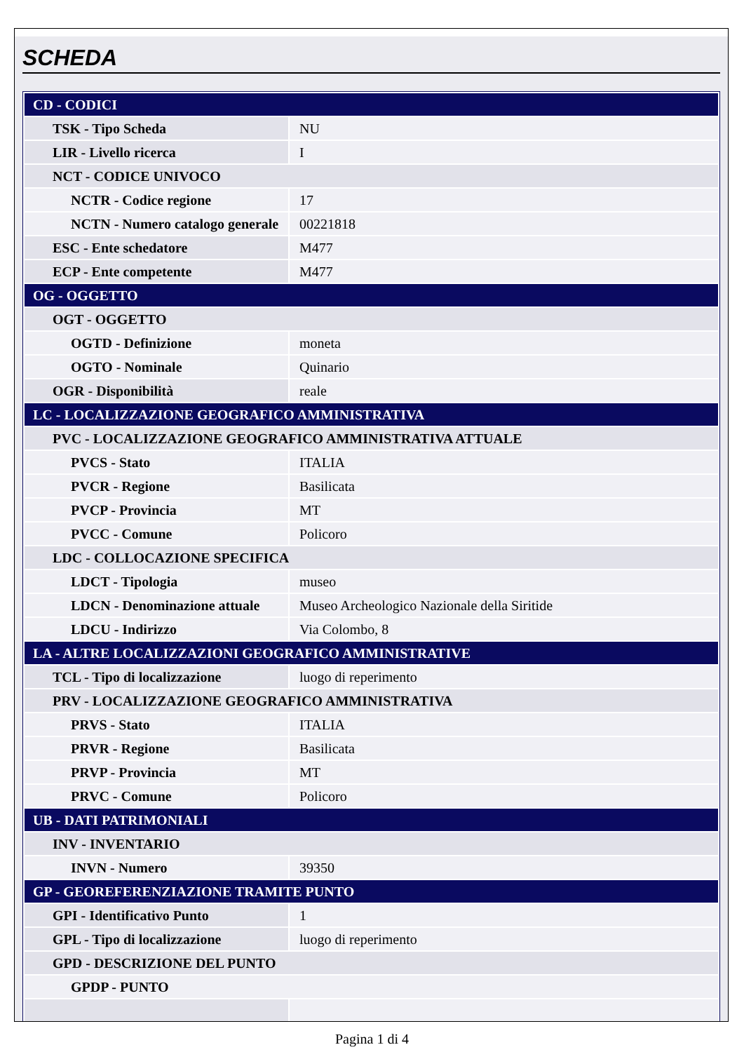SCHEDA
| CD - CODICI | |
| TSK - Tipo Scheda | NU |
| LIR - Livello ricerca | I |
| NCT - CODICE UNIVOCO | |
| NCTR - Codice regione | 17 |
| NCTN - Numero catalogo generale | 00221818 |
| ESC - Ente schedatore | M477 |
| ECP - Ente competente | M477 |
| OG - OGGETTO | |
| OGT - OGGETTO | |
| OGTD - Definizione | moneta |
| OGTO - Nominale | Quinario |
| OGR - Disponibilità | reale |
| LC - LOCALIZZAZIONE GEOGRAFICO AMMINISTRATIVA | |
| PVC - LOCALIZZAZIONE GEOGRAFICO AMMINISTRATIVA ATTUALE | |
| PVCS - Stato | ITALIA |
| PVCR - Regione | Basilicata |
| PVCP - Provincia | MT |
| PVCC - Comune | Policoro |
| LDC - COLLOCAZIONE SPECIFICA | |
| LDCT - Tipologia | museo |
| LDCN - Denominazione attuale | Museo Archeologico Nazionale della Siritide |
| LDCU - Indirizzo | Via Colombo, 8 |
| LA - ALTRE LOCALIZZAZIONI GEOGRAFICO AMMINISTRATIVE | |
| TCL - Tipo di localizzazione | luogo di reperimento |
| PRV - LOCALIZZAZIONE GEOGRAFICO AMMINISTRATIVA | |
| PRVS - Stato | ITALIA |
| PRVR - Regione | Basilicata |
| PRVP - Provincia | MT |
| PRVC - Comune | Policoro |
| UB - DATI PATRIMONIALI | |
| INV - INVENTARIO | |
| INVN - Numero | 39350 |
| GP - GEOREFERENZIAZIONE TRAMITE PUNTO | |
| GPI - Identificativo Punto | 1 |
| GPL - Tipo di localizzazione | luogo di reperimento |
| GPD - DESCRIZIONE DEL PUNTO | |
| GPDP - PUNTO | |
Pagina 1 di 4